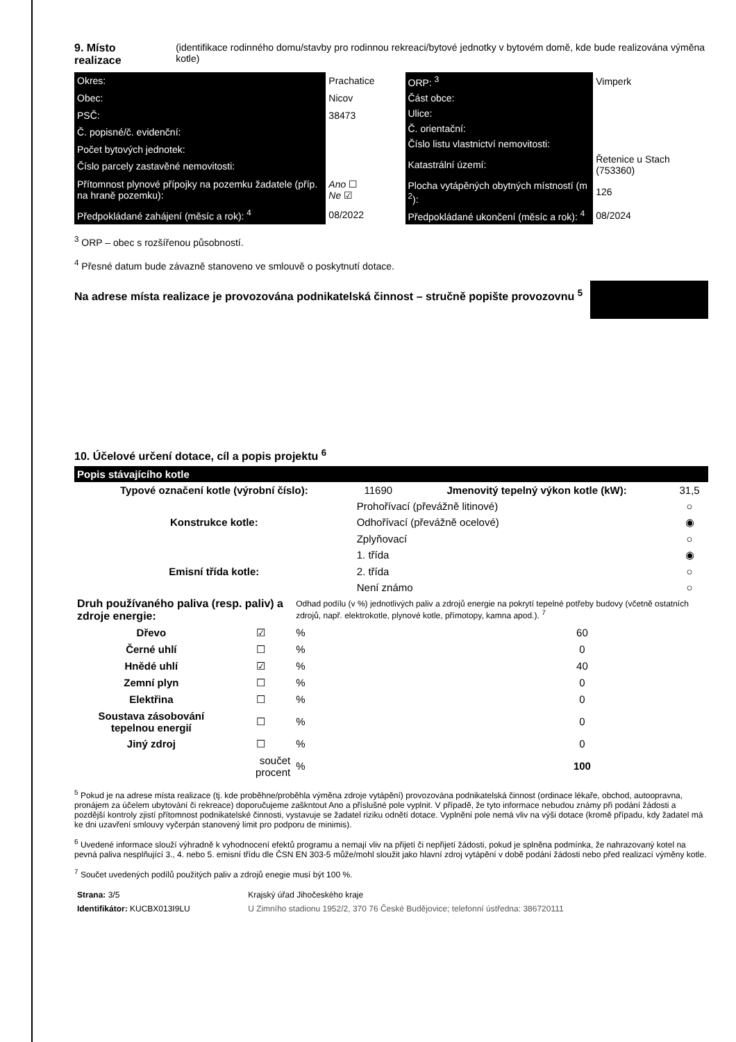9. Místo realizace (identifikace rodinného domu/stavby pro rodinnou rekreaci/bytové jednotky v bytovém domě, kde bude realizována výměna kotle)
| Okres: | Prachatice |
| Obec: | Nicov |
| PSČ: | 38473 |
| Č. popisné/č. evidenční: | |
| Počet bytových jednotek: | |
| Číslo parcely zastavěné nemovitosti: | |
| Přítomnost plynové přípojky na pozemku žadatele (příp. na hraně pozemku): | Ano ☐ Ne ☑ |
| Předpokládané zahájení (měsíc a rok): <sup>4</sup> | 08/2022 |
| ORP: <sup>3</sup> | Vimperk |
| Část obce: | |
| Ulice: | |
| Č. orientační: | |
| Číslo listu vlastnictví nemovitosti: | |
| Katastrální území: | Řetenice u Stach (753360) |
| Plocha vytápěných obytných místností (m <sup>2</sup>): | 126 |
| Předpokládané ukončení (měsíc a rok): <sup>4</sup> | 08/2024 |
<sup>3</sup> ORP – obec s rozšířenou působností.
<sup>4</sup> Přesné datum bude závazně stanoveno ve smlouvě o poskytnutí dotace.
Na adrese místa realizace je provozována podnikatelská činnost – stručně popište provozovnu <sup>5</sup>
10. Účelové určení dotace, cíl a popis projektu <sup>6</sup>
Popis stávajícího kotle
| Typové označení kotle (výrobní číslo): | 11690 | Jmenovitý tepelný výkon kotle (kW): | 31,5 |
| | Prohořívací (převážně litinové) | | ○ |
| Konstrukce kotle: | Odhořívací (převážně ocelové) | | ◉ |
| | Zplyňovací | | ○ |
| | 1. třída | | ◉ |
| Emisní třída kotle: | 2. třída | | ○ |
| | Není známo | | ○ |
| Druh používaného paliva (resp. paliv) a zdroje energie: | | Odhad podílu (v %) jednotlivých paliv a zdrojů energie na pokrytí tepelné potřeby budovy (včetně ostatních zdrojů, např. elektrokotle, plynové kotle, přímotopy, kamna apod.). <sup>7</sup> | |
| Dřevo | ☑ | % | 60 |
| Černé uhlí | ☐ | % | 0 |
| Hnědé uhlí | ☑ | % | 40 |
| Zemní plyn | ☐ | % | 0 |
| Elektřina | ☐ | % | 0 |
| Soustava zásobování tepelnou energií | ☐ | % | 0 |
| Jiný zdroj | ☐ | % | 0 |
| | součet procent | % | 100 |
<sup>5</sup> Pokud je na adrese místa realizace (tj. kde proběhne/proběhla výměna zdroje vytápění) provozována podnikatelská činnost (ordinace lékaře, obchod, autoopravna, pronájem za účelem ubytování či rekreace) doporučujeme zaškntout Ano a příslušné pole vyplnit. V případě, že tyto informace nebudou známy při podání žádosti a pozdější kontroly zjistí přítomnost podnikatelské činnosti, vystavuje se žadatel riziku odnětí dotace. Vyplnění pole nemá vliv na výši dotace (kromě případu, kdy žadatel má ke dni uzavření smlouvy vyčerpán stanovený limit pro podporu de minimis).
<sup>6</sup> Uvedené informace slouží výhradně k vyhodnocení efektů programu a nemají vliv na přijetí či nepřijetí žádosti, pokud je splněna podmínka, že nahrazovaný kotel na pevná paliva nesplňující 3., 4. nebo 5. emisní třídu dle ČSN EN 303-5 může/mohl sloužit jako hlavní zdroj vytápění v době podání žádosti nebo před realizací výměny kotle.
<sup>7</sup> Součet uvedených podílů použitých paliv a zdrojů enegie musí být 100 %.
| Strana: 3/5 | Krajský úřad Jihočeského kraje |
| Identifikátor: KUCBX013I9LU | U Zimního stadionu 1952/2, 370 76 České Budějovice; telefonní ústředna: 386720111 |